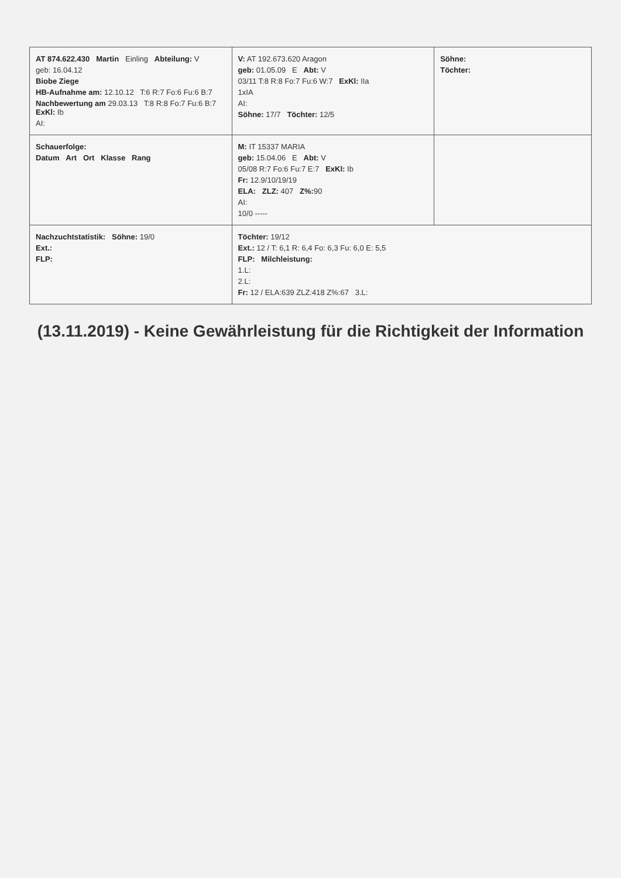| AT 874.622.430 Martin Einling Abteilung: V geb: 16.04.12 Biobe Ziege HB-Aufnahme am: 12.10.12 T:6 R:7 Fo:6 Fu:6 B:7 Nachbewertung am 29.03.13 T:8 R:8 Fo:7 Fu:6 B:7 ExKl: Ib AI: | V: AT 192.673.620 Aragon geb: 01.05.09 E Abt: V 03/11 T:8 R:8 Fo:7 Fu:6 W:7 ExKl: IIa 1xIA AI: Söhne: 17/7 Töchter: 12/5 | Söhne: Töchter: |
| Schauerfolge: Datum Art Ort Klasse Rang | M: IT 15337 MARIA geb: 15.04.06 E Abt: V 05/08 R:7 Fo:6 Fu:7 E:7 ExKl: Ib Fr: 12.9/10/19/19 ELA: ZLZ: 407 Z%: 90 AI: 10/0 ----- | |
| Nachzuchtstatistik: Söhne: 19/0 Ext.: FLP: | Töchter: 19/12 Ext.: 12 / T: 6,1 R: 6,4 Fo: 6,3 Fu: 6,0 E: 5,5 FLP: Milchleistung: 1.L: 2.L: Fr: 12 / ELA:639 ZLZ:418 Z%:67 3.L: | |
(13.11.2019) - Keine Gewährleistung für die Richtigkeit der Information